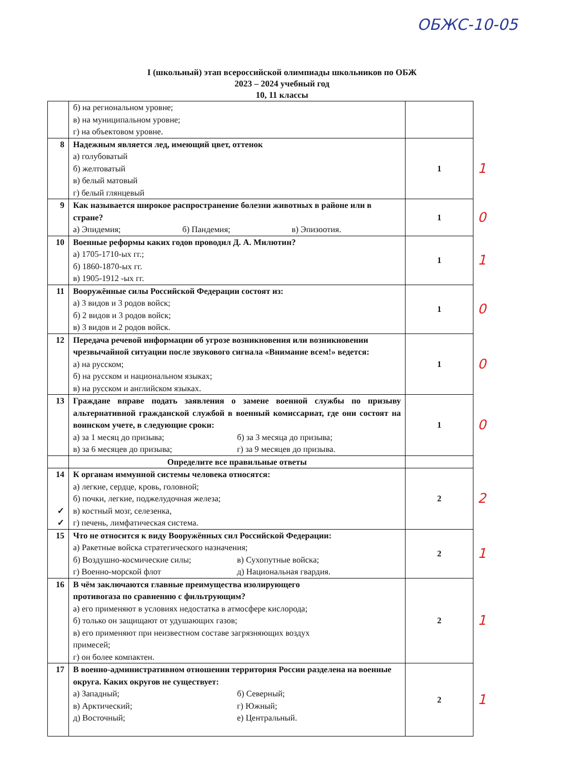ОБЖС-10-05
I (школьный) этап всероссийской олимпиады школьников по ОБЖ
2023 – 2024 учебный год
10, 11 классы
| | б) на региональном уровне; в) на муниципальном уровне; г) на объектовом уровне. | | |
| 8 | Надежным является лед, имеющий цвет, оттенок а) голубоватый б) желтоватый в) белый матовый г) белый глянцевый | 1 | 1 |
| 9 | Как называется широкое распространение болезни животных в районе или в стране? а) Эпидемия; б) Пандемия; в) Эпизоотия. | 1 | 0 |
| 10 | Военные реформы каких годов проводил Д. А. Милютин? а) 1705-1710-ых гг.; б) 1860-1870-ых гг. в) 1905-1912 -ых гг. | 1 | 1 |
| 11 | Вооружённые силы Российской Федерации состоят из: а) 3 видов и 3 родов войск; б) 2 видов и 3 родов войск; в) 3 видов и 2 родов войск. | 1 | 0 |
| 12 | Передача речевой информации об угрозе возникновения или возникновении чрезвычайной ситуации после звукового сигнала «Внимание всем!» ведется: а) на русском; б) на русском и национальном языках; в) на русском и английском языках. | 1 | 0 |
| 13 | Граждане вправе подать заявления о замене военной службы по призыву альтернативной гражданской службой в военный комиссариат, где они состоят на воинском учете, в следующие сроки: а) за 1 месяц до призыва; б) за 3 месяца до призыва; в) за 6 месяцев до призыва; г) за 9 месяцев до призыва. | 1 | 0 |
| | Определите все правильные ответы | | |
| 14 ✓ ✓ | К органам иммунной системы человека относятся: а) легкие, сердце, кровь, головной; б) почки, легкие, поджелудочная железа; в) костный мозг, селезенка, г) печень, лимфатическая система. | 2 | 2 |
| 15 | Что не относится к виду Вооружённых сил Российской Федерации: а) Ракетные войска стратегического назначения; б) Воздушно-космические силы; в) Сухопутные войска; г) Военно-морской флот д) Национальная гвардия. | 2 | 1 |
| 16 | В чём заключаются главные преимущества изолирующего противогаза по сравнению с фильтрующим? а) его применяют в условиях недостатка в атмосфере кислорода; б) только он защищают от удушающих газов; в) его применяют при неизвестном составе загрязняющих воздух примесей; г) он более компактен. | 2 | 1 |
| 17 | В военно-административном отношении территория России разделена на военные округа. Каких округов не существует: а) Западный; б) Северный; в) Арктический; г) Южный; д) Восточный; е) Центральный. | 2 | 1 |